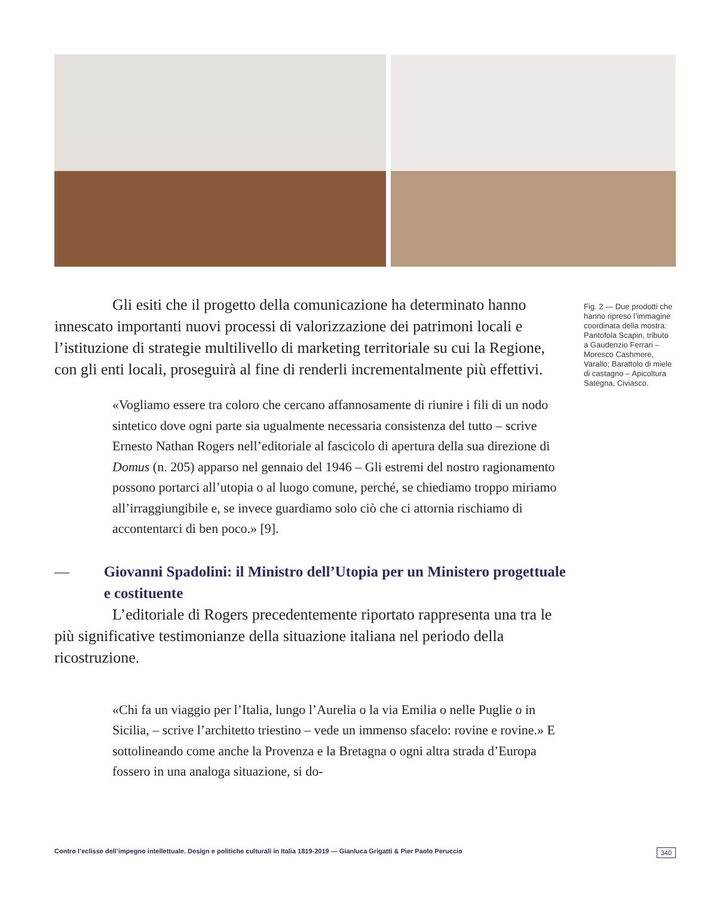Gli esiti che il progetto della comunicazione ha determinato hanno innescato importanti nuovi processi di valorizzazione dei patrimoni locali e l’istituzione di strategie multilivello di marketing territoriale su cui la Regione, con gli enti locali, proseguirà al fine di renderli incrementalmente più effettivi.
«Vogliamo essere tra coloro che cercano affannosamente di riunire i fili di un nodo sintetico dove ogni parte sia ugualmente necessaria consistenza del tutto – scrive Ernesto Nathan Rogers nell’editoriale al fascicolo di apertura della sua direzione di Domus (n. 205) apparso nel gennaio del 1946 – Gli estremi del nostro ragionamento possono portarci all’utopia o al luogo comune, perché, se chiediamo troppo miriamo all’irraggiungibile e, se invece guardiamo solo ciò che ci attornia rischiamo di accontentarci di ben poco.» [9].
— Giovanni Spadolini: il Ministro dell’Utopia per un Ministero progettuale e costituente
L’editoriale di Rogers precedentemente riportato rappresenta una tra le più significative testimonianze della situazione italiana nel periodo della ricostruzione.
«Chi fa un viaggio per l’Italia, lungo l’Aurelia o la via Emilia o nelle Puglie o in Sicilia, – scrive l’architetto triestino – vede un immenso sfacelo: rovine e rovine.» E sottolineando come anche la Provenza e la Bretagna o ogni altra strada d’Europa fossero in una analoga situazione, si do-
Fig. 2 — Due prodotti che hanno ripreso l’immagine coordinata della mostra: Pantofola Scapin, tributo a Gaudenzio Ferrari – Moresco Cashmere, Varallo; Barattolo di miele di castagno – Apicoltura Sategna, Civiasco.
Contro l’eclisse dell’impegno intellettuale. Design e politiche culturali in Italia 1819-2019 — Gianluca Grigatti & Pier Paolo Peruccio 340